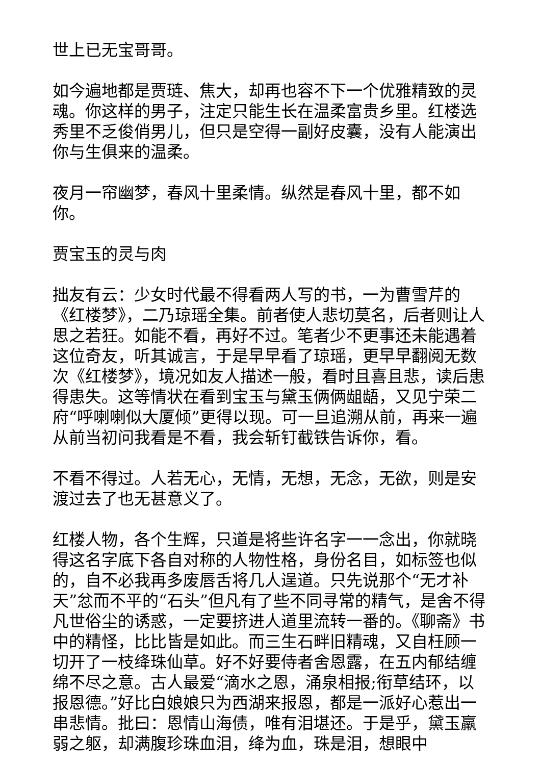世上已无宝哥哥。
如今遍地都是贾琏、焦大，却再也容不下一个优雅精致的灵魂。你这样的男子，注定只能生长在温柔富贵乡里。红楼选秀里不乏俊俏男儿，但只是空得一副好皮囊，没有人能演出你与生俱来的温柔。
夜月一帘幽梦，春风十里柔情。纵然是春风十里，都不如你。
贾宝玉的灵与肉
拙友有云：少女时代最不得看两人写的书，一为曹雪芹的《红楼梦》，二乃琼瑶全集。前者使人悲切莫名，后者则让人思之若狂。如能不看，再好不过。笔者少不更事还未能遇着这位奇友，听其诚言，于是早早看了琼瑶，更早早翻阅无数次《红楼梦》，境况如友人描述一般，看时且喜且悲，读后患得患失。这等情状在看到宝玉与黛玉俩俩龃龉，又见宁荣二府“呼喇喇似大厦倾”更得以现。可一旦追溯从前，再来一遍从前当初问我看是不看，我会斩钉截铁告诉你，看。
不看不得过。人若无心，无情，无想，无念，无欲，则是安渡过去了也无甚意义了。
红楼人物，各个生辉，只道是将些许名字一一念出，你就晓得这名字底下各自对称的人物性格，身份名目，如标签也似的，自不必我再多废唇舌将几人逞道。只先说那个“无才补天”忿而不平的“石头”但凡有了些不同寻常的精气，是舍不得凡世俗尘的诱惑，一定要挤进人道里流转一番的。《聊斋》书中的精怪，比比皆是如此。而三生石畔旧精魂，又自枉顾一切开了一枝绛珠仙草。好不好要侍者舍恩露，在五内郁结缠绵不尽之意。古人最爱“滴水之恩，涌泉相报;衔草结环，以报恩德。”好比白娘娘只为西湖来报恩，都是一派好心惹出一串悲情。批曰：恩情山海债，唯有泪堪还。于是乎，黛玉羸弱之躯，却满腹珍珠血泪，绛为血，珠是泪，想眼中